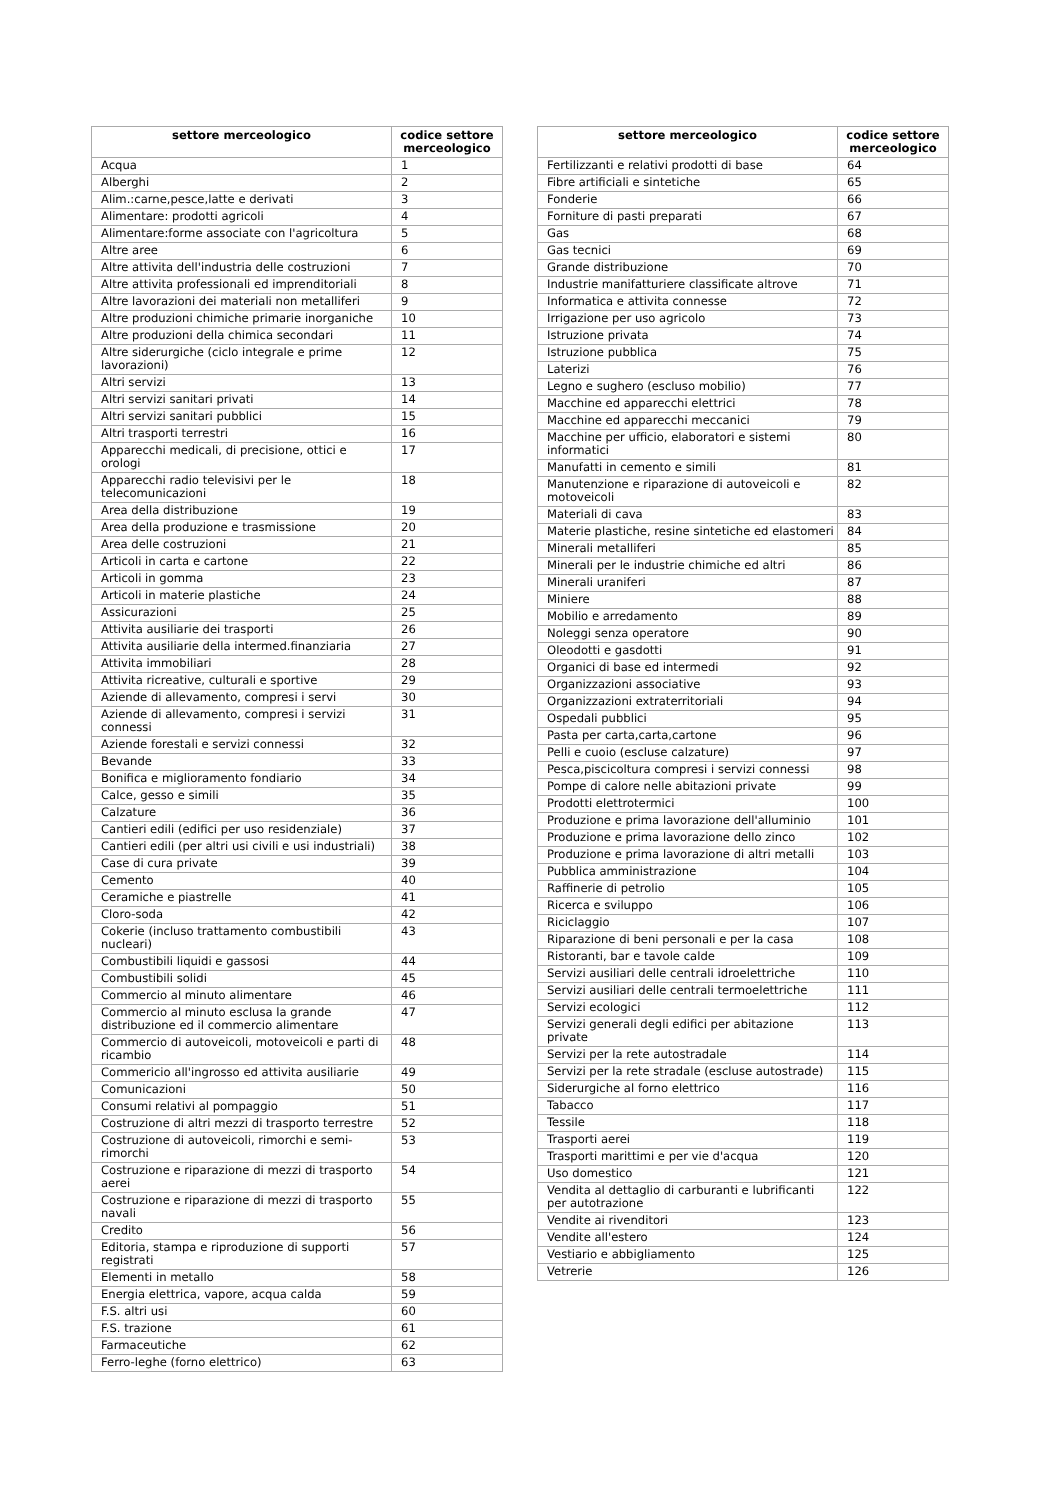| settore merceologico | codice settore merceologico |
| --- | --- |
| Acqua | 1 |
| Alberghi | 2 |
| Alim.:carne,pesce,latte e derivati | 3 |
| Alimentare: prodotti agricoli | 4 |
| Alimentare:forme associate con l'agricoltura | 5 |
| Altre aree | 6 |
| Altre attivita dell'industria delle costruzioni | 7 |
| Altre attivita professionali ed imprenditoriali | 8 |
| Altre lavorazioni dei materiali non metalliferi | 9 |
| Altre produzioni chimiche primarie inorganiche | 10 |
| Altre produzioni della chimica secondari | 11 |
| Altre siderurgiche (ciclo integrale e prime lavorazioni) | 12 |
| Altri servizi | 13 |
| Altri servizi sanitari privati | 14 |
| Altri servizi sanitari pubblici | 15 |
| Altri trasporti terrestri | 16 |
| Apparecchi medicali, di precisione, ottici e orologi | 17 |
| Apparecchi radio televisivi per le telecomunicazioni | 18 |
| Area della distribuzione | 19 |
| Area della produzione e trasmissione | 20 |
| Area delle costruzioni | 21 |
| Articoli in carta e cartone | 22 |
| Articoli in gomma | 23 |
| Articoli in materie plastiche | 24 |
| Assicurazioni | 25 |
| Attivita ausiliarie dei trasporti | 26 |
| Attivita ausiliarie della intermed.finanziaria | 27 |
| Attivita immobiliari | 28 |
| Attivita ricreative, culturali e sportive | 29 |
| Aziende di allevamento, compresi i servi | 30 |
| Aziende di allevamento, compresi i servizi connessi | 31 |
| Aziende forestali e servizi connessi | 32 |
| Bevande | 33 |
| Bonifica e miglioramento fondiario | 34 |
| Calce, gesso e simili | 35 |
| Calzature | 36 |
| Cantieri edili (edifici per uso residenziale) | 37 |
| Cantieri edili (per altri usi civili e usi industriali) | 38 |
| Case di cura private | 39 |
| Cemento | 40 |
| Ceramiche e piastrelle | 41 |
| Cloro-soda | 42 |
| Cokerie (incluso trattamento combustibili nucleari) | 43 |
| Combustibili liquidi e gassosi | 44 |
| Combustibili solidi | 45 |
| Commercio al minuto alimentare | 46 |
| Commercio al minuto esclusa la grande distribuzione ed il commercio alimentare | 47 |
| Commercio di autoveicoli, motoveicoli e parti di ricambio | 48 |
| Commericio all'ingrosso ed attivita ausiliarie | 49 |
| Comunicazioni | 50 |
| Consumi relativi al pompaggio | 51 |
| Costruzione di altri mezzi di trasporto terrestre | 52 |
| Costruzione di autoveicoli, rimorchi e semi-rimorchi | 53 |
| Costruzione e riparazione di mezzi di trasporto aerei | 54 |
| Costruzione e riparazione di mezzi di trasporto navali | 55 |
| Credito | 56 |
| Editoria, stampa e riproduzione di supporti registrati | 57 |
| Elementi in metallo | 58 |
| Energia elettrica, vapore, acqua calda | 59 |
| F.S. altri usi | 60 |
| F.S. trazione | 61 |
| Farmaceutiche | 62 |
| Ferro-leghe (forno elettrico) | 63 |
| settore merceologico | codice settore merceologico |
| --- | --- |
| Fertilizzanti e relativi prodotti di base | 64 |
| Fibre artificiali e sintetiche | 65 |
| Fonderie | 66 |
| Forniture di pasti preparati | 67 |
| Gas | 68 |
| Gas tecnici | 69 |
| Grande distribuzione | 70 |
| Industrie manifatturiere classificate altrove | 71 |
| Informatica e attivita connesse | 72 |
| Irrigazione per uso agricolo | 73 |
| Istruzione privata | 74 |
| Istruzione pubblica | 75 |
| Laterizi | 76 |
| Legno e sughero (escluso mobilio) | 77 |
| Macchine ed apparecchi elettrici | 78 |
| Macchine ed apparecchi meccanici | 79 |
| Macchine per ufficio, elaboratori e sistemi informatici | 80 |
| Manufatti in cemento e simili | 81 |
| Manutenzione e riparazione di autoveicoli e motoveicoli | 82 |
| Materiali di cava | 83 |
| Materie plastiche, resine sintetiche ed elastomeri | 84 |
| Minerali metalliferi | 85 |
| Minerali per le industrie chimiche ed altri | 86 |
| Minerali uraniferi | 87 |
| Miniere | 88 |
| Mobilio e arredamento | 89 |
| Noleggi senza operatore | 90 |
| Oleodotti e gasdotti | 91 |
| Organici di base ed intermedi | 92 |
| Organizzazioni associative | 93 |
| Organizzazioni extraterritoriali | 94 |
| Ospedali pubblici | 95 |
| Pasta per carta,carta,cartone | 96 |
| Pelli e cuoio (escluse calzature) | 97 |
| Pesca,piscicoltura compresi i servizi connessi | 98 |
| Pompe di calore nelle abitazioni private | 99 |
| Prodotti elettrotermici | 100 |
| Produzione e prima lavorazione dell'alluminio | 101 |
| Produzione e prima lavorazione dello zinco | 102 |
| Produzione e prima lavorazione di altri metalli | 103 |
| Pubblica amministrazione | 104 |
| Raffinerie di petrolio | 105 |
| Ricerca e sviluppo | 106 |
| Riciclaggio | 107 |
| Riparazione di beni personali e per la casa | 108 |
| Ristoranti, bar e tavole calde | 109 |
| Servizi ausiliari delle centrali idroelettriche | 110 |
| Servizi ausiliari delle centrali termoelettriche | 111 |
| Servizi ecologici | 112 |
| Servizi generali degli edifici per abitazione private | 113 |
| Servizi per la rete autostradale | 114 |
| Servizi per la rete stradale (escluse autostrade) | 115 |
| Siderurgiche al forno elettrico | 116 |
| Tabacco | 117 |
| Tessile | 118 |
| Trasporti aerei | 119 |
| Trasporti marittimi e per vie d'acqua | 120 |
| Uso domestico | 121 |
| Vendita al dettaglio di carburanti e lubrificanti per autotrazione | 122 |
| Vendite ai rivenditori | 123 |
| Vendite all'estero | 124 |
| Vestiario e abbigliamento | 125 |
| Vetrerie | 126 |